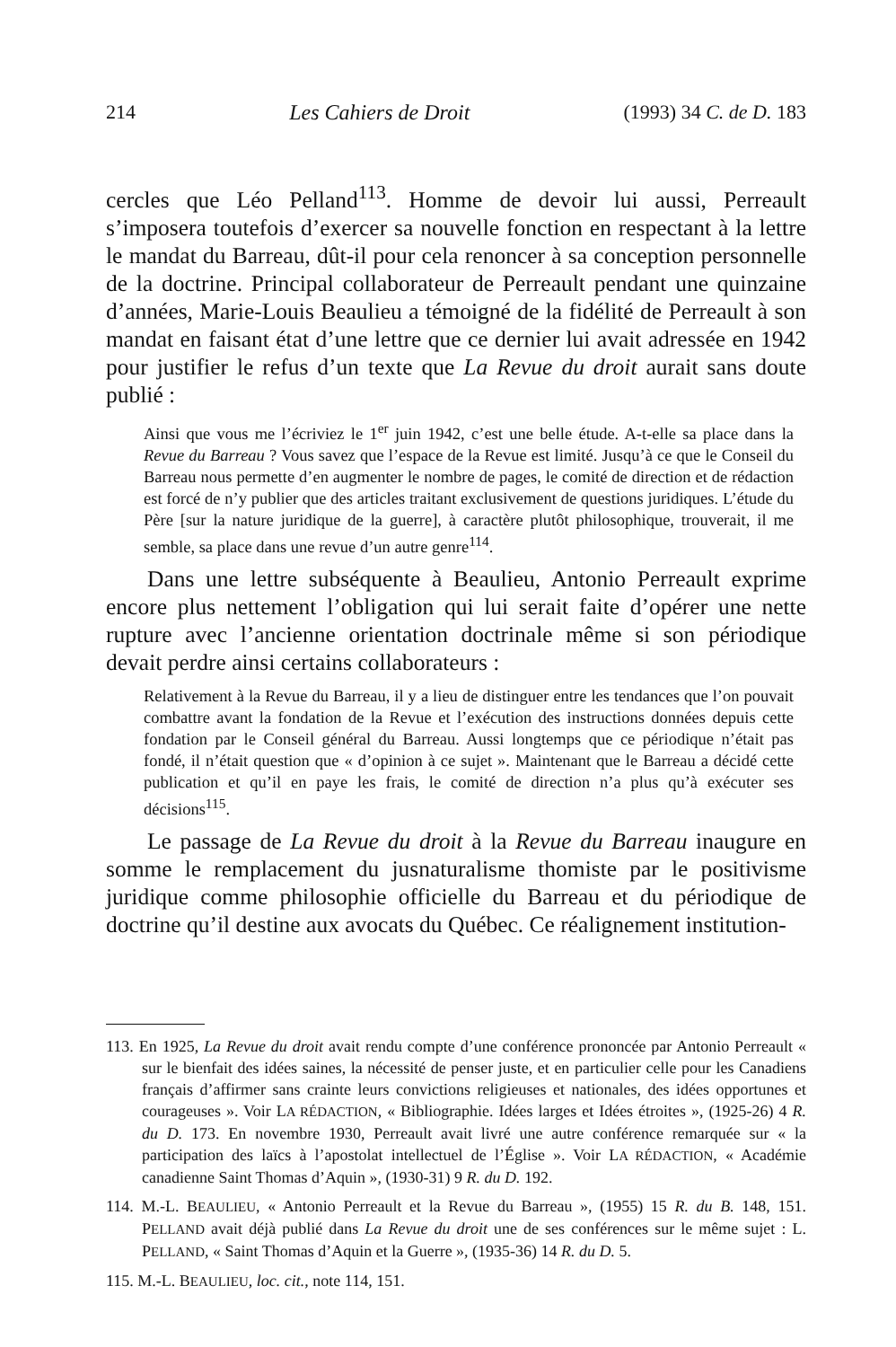214 Les Cahiers de Droit (1993) 34 C. de D. 183
cercles que Léo Pelland<sup>113</sup>. Homme de devoir lui aussi, Perreault s’imposera toutefois d’exercer sa nouvelle fonction en respectant à la lettre le mandat du Barreau, dût-il pour cela renoncer à sa conception personnelle de la doctrine. Principal collaborateur de Perreault pendant une quinzaine d’années, Marie-Louis Beaulieu a témoigné de la fidélité de Perreault à son mandat en faisant état d’une lettre que ce dernier lui avait adressée en 1942 pour justifier le refus d’un texte que La Revue du droit aurait sans doute publié :
Ainsi que vous me l’écriviez le 1<sup>er</sup> juin 1942, c’est une belle étude. A-t-elle sa place dans la Revue du Barreau ? Vous savez que l’espace de la Revue est limité. Jusqu’à ce que le Conseil du Barreau nous permette d’en augmenter le nombre de pages, le comité de direction et de rédaction est forcé de n’y publier que des articles traitant exclusivement de questions juridiques. L’étude du Père [sur la nature juridique de la guerre], à caractère plutôt philosophique, trouverait, il me semble, sa place dans une revue d’un autre genre<sup>114</sup>.
Dans une lettre subséquente à Beaulieu, Antonio Perreault exprime encore plus nettement l’obligation qui lui serait faite d’opérer une nette rupture avec l’ancienne orientation doctrinale même si son périodique devait perdre ainsi certains collaborateurs :
Relativement à la Revue du Barreau, il y a lieu de distinguer entre les tendances que l’on pouvait combattre avant la fondation de la Revue et l’exécution des instructions données depuis cette fondation par le Conseil général du Barreau. Aussi longtemps que ce périodique n’était pas fondé, il n’était question que « d’opinion à ce sujet ». Maintenant que le Barreau a décidé cette publication et qu’il en paye les frais, le comité de direction n’a plus qu’à exécuter ses décisions<sup>115</sup>.
Le passage de La Revue du droit à la Revue du Barreau inaugure en somme le remplacement du jusnaturalisme thomiste par le positivisme juridique comme philosophie officielle du Barreau et du périodique de doctrine qu’il destine aux avocats du Québec. Ce réalignement institution-
113. En 1925, La Revue du droit avait rendu compte d’une conférence prononcée par Antonio Perreault « sur le bienfait des idées saines, la nécessité de penser juste, et en particulier celle pour les Canadiens français d’affirmer sans crainte leurs convictions religieuses et nationales, des idées opportunes et courageuses ». Voir LA RÉDACTION, « Bibliographie. Idées larges et Idées étroites », (1925-26) 4 R. du D. 173. En novembre 1930, Perreault avait livré une autre conférence remarquée sur « la participation des laïcs à l’apostolat intellectuel de l’Église ». Voir LA RÉDACTION, « Académie canadienne Saint Thomas d’Aquin », (1930-31) 9 R. du D. 192.
114. M.-L. BEAULIEU, « Antonio Perreault et la Revue du Barreau », (1955) 15 R. du B. 148, 151. PELLAND avait déjà publié dans La Revue du droit une de ses conférences sur le même sujet : L. PELLAND, « Saint Thomas d’Aquin et la Guerre », (1935-36) 14 R. du D. 5.
115. M.-L. BEAULIEU, loc. cit., note 114, 151.